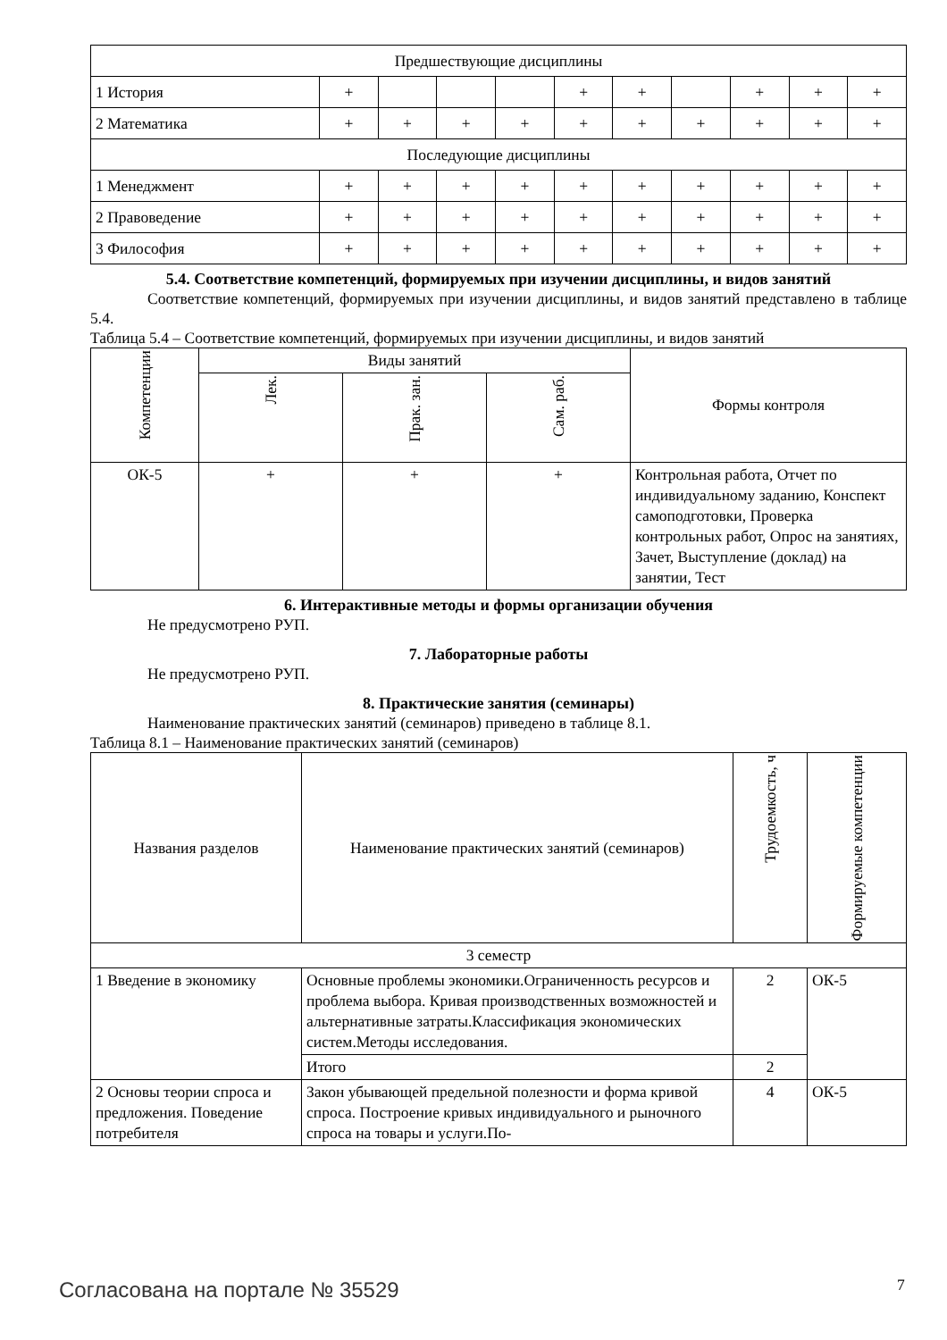| Предшествующие дисциплины | | | | | | | | | | |
| 1 История | + | | | | + | + | | + | + | + |
| 2 Математика | + | + | + | + | + | + | + | + | + | + |
| Последующие дисциплины | | | | | | | | | | |
| 1 Менеджмент | + | + | + | + | + | + | + | + | + | + |
| 2 Правоведение | + | + | + | + | + | + | + | + | + | + |
| 3 Философия | + | + | + | + | + | + | + | + | + | + |
5.4. Соответствие компетенций, формируемых при изучении дисциплины, и видов занятий
Соответствие компетенций, формируемых при изучении дисциплины, и видов занятий представлено в таблице 5.4.
Таблица 5.4 – Соответствие компетенций, формируемых при изучении дисциплины, и видов занятий
| Компетенции | Виды занятий | | | Формы контроля |
| --- | --- | --- | --- | --- |
| | Лек. | Прак. зан. | Сам. раб. | |
| ОК-5 | + | + | + | Контрольная работа, Отчет по индивидуальному заданию, Конспект самоподготовки, Проверка контрольных работ, Опрос на занятиях, Зачет, Выступление (доклад) на занятии, Тест |
6. Интерактивные методы и формы организации обучения
Не предусмотрено РУП.
7. Лабораторные работы
Не предусмотрено РУП.
8. Практические занятия (семинары)
Наименование практических занятий (семинаров) приведено в таблице 8.1.
Таблица 8.1 – Наименование практических занятий (семинаров)
| Названия разделов | Наименование практических занятий (семинаров) | Трудоемкость, ч | Формируемые компетенции |
| --- | --- | --- | --- |
| 3 семестр | | | |
| 1 Введение в экономику | Основные проблемы экономики.Ограниченность ресурсов и проблема выбора. Кривая производственных возможностей и альтернативные затраты.Классификация экономических систем.Методы исследования. | 2 | ОК-5 |
| | Итого | 2 | |
| 2 Основы теории спроса и предложения. Поведение потребителя | Закон убывающей предельной полезности и форма кривой спроса. Построение кривых индивидуального и рыночного спроса на товары и услуги.По- | 4 | ОК-5 |
Согласована на портале № 35529 7